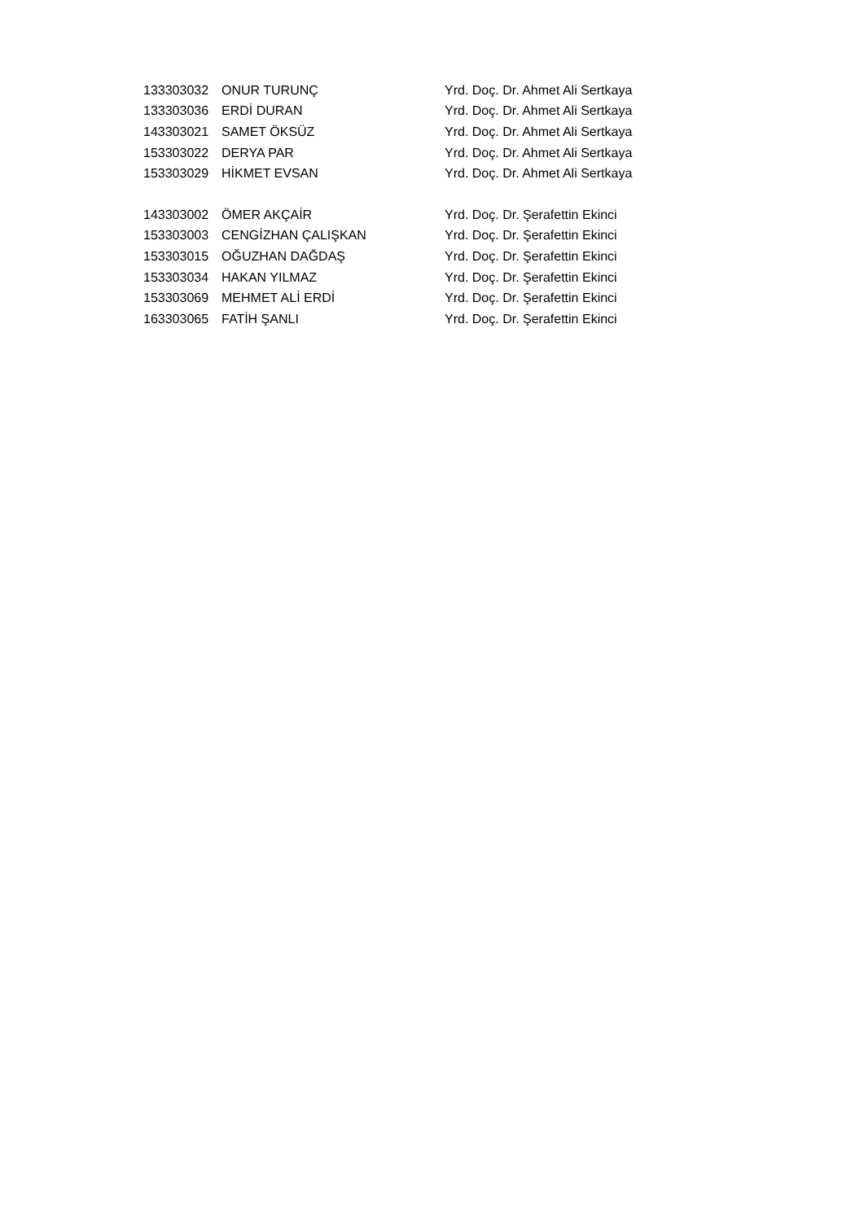| 133303032 | ONUR TURUNÇ | Yrd. Doç. Dr. Ahmet Ali Sertkaya |
| 133303036 | ERDİ DURAN | Yrd. Doç. Dr. Ahmet Ali Sertkaya |
| 143303021 | SAMET ÖKSÜZ | Yrd. Doç. Dr. Ahmet Ali Sertkaya |
| 153303022 | DERYA PAR | Yrd. Doç. Dr. Ahmet Ali Sertkaya |
| 153303029 | HİKMET EVSAN | Yrd. Doç. Dr. Ahmet Ali Sertkaya |
| 143303002 | ÖMER AKÇAİR | Yrd. Doç. Dr. Şerafettin Ekinci |
| 153303003 | CENGİZHAN ÇALIŞKAN | Yrd. Doç. Dr. Şerafettin Ekinci |
| 153303015 | OĞUZHAN DAĞDAŞ | Yrd. Doç. Dr. Şerafettin Ekinci |
| 153303034 | HAKAN YILMAZ | Yrd. Doç. Dr. Şerafettin Ekinci |
| 153303069 | MEHMET ALİ ERDİ | Yrd. Doç. Dr. Şerafettin Ekinci |
| 163303065 | FATİH ŞANLI | Yrd. Doç. Dr. Şerafettin Ekinci |